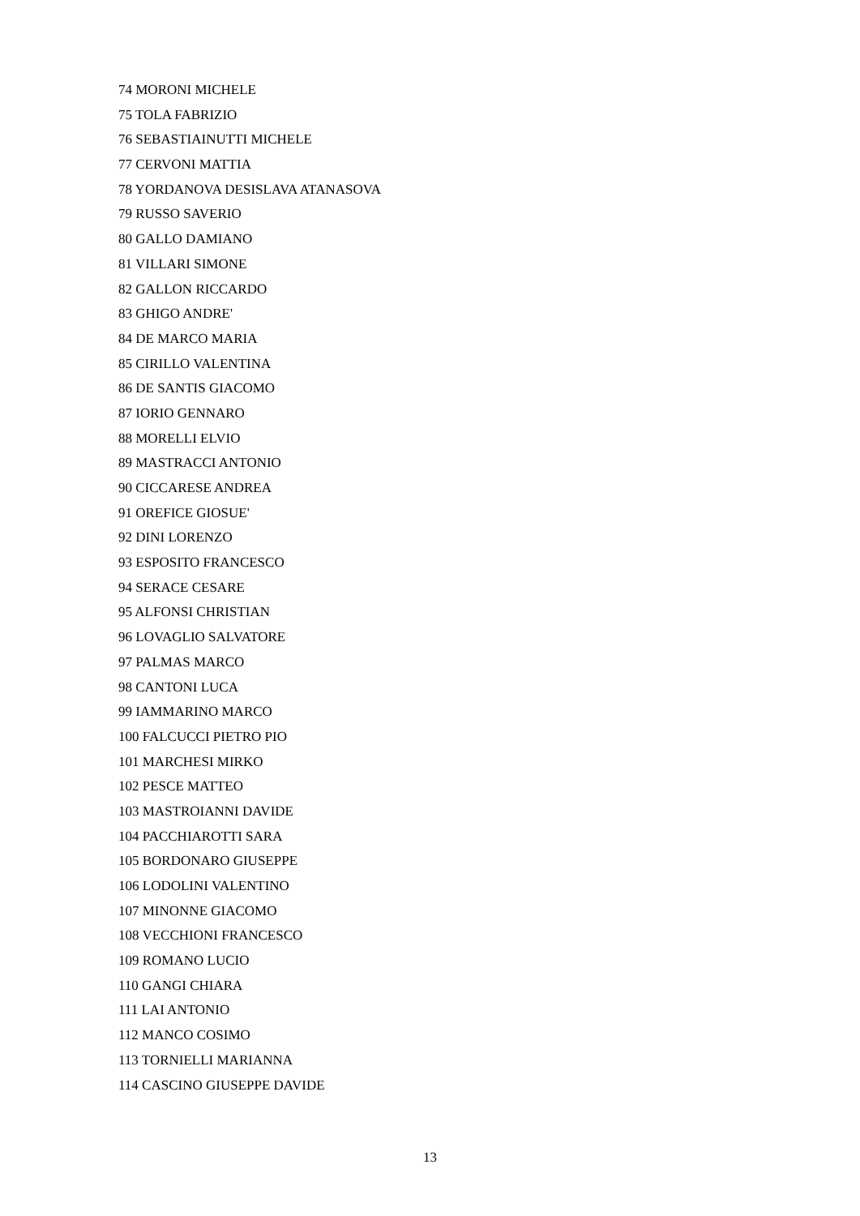74 MORONI MICHELE
75 TOLA FABRIZIO
76 SEBASTIAINUTTI MICHELE
77 CERVONI MATTIA
78 YORDANOVA DESISLAVA ATANASOVA
79 RUSSO SAVERIO
80 GALLO DAMIANO
81 VILLARI SIMONE
82 GALLON RICCARDO
83 GHIGO ANDRE'
84 DE MARCO MARIA
85 CIRILLO VALENTINA
86 DE SANTIS GIACOMO
87 IORIO GENNARO
88 MORELLI ELVIO
89 MASTRACCI ANTONIO
90 CICCARESE ANDREA
91 OREFICE GIOSUE'
92 DINI LORENZO
93 ESPOSITO FRANCESCO
94 SERACE CESARE
95 ALFONSI CHRISTIAN
96 LOVAGLIO SALVATORE
97 PALMAS MARCO
98 CANTONI LUCA
99 IAMMARINO MARCO
100 FALCUCCI PIETRO PIO
101 MARCHESI MIRKO
102 PESCE MATTEO
103 MASTROIANNI DAVIDE
104 PACCHIAROTTI SARA
105 BORDONARO GIUSEPPE
106 LODOLINI VALENTINO
107 MINONNE GIACOMO
108 VECCHIONI FRANCESCO
109 ROMANO LUCIO
110 GANGI CHIARA
111 LAI ANTONIO
112 MANCO COSIMO
113 TORNIELLI MARIANNA
114 CASCINO GIUSEPPE DAVIDE
13